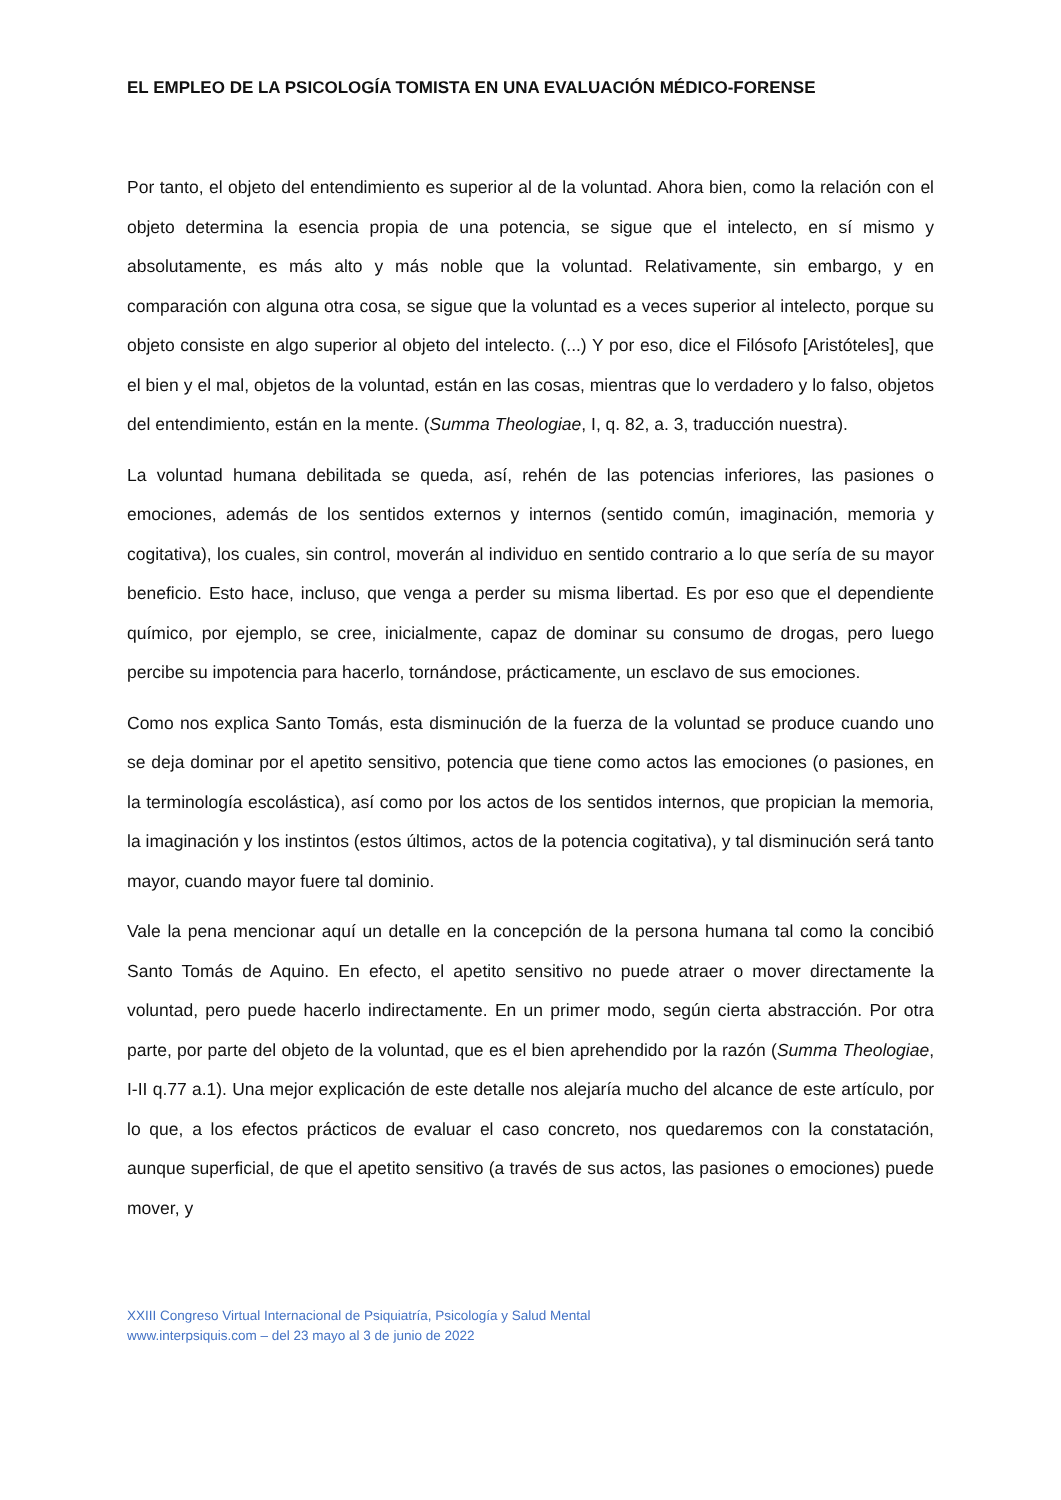EL EMPLEO DE LA PSICOLOGÍA TOMISTA EN UNA EVALUACIÓN MÉDICO-FORENSE
Por tanto, el objeto del entendimiento es superior al de la voluntad. Ahora bien, como la relación con el objeto determina la esencia propia de una potencia, se sigue que el intelecto, en sí mismo y absolutamente, es más alto y más noble que la voluntad. Relativamente, sin embargo, y en comparación con alguna otra cosa, se sigue que la voluntad es a veces superior al intelecto, porque su objeto consiste en algo superior al objeto del intelecto. (...) Y por eso, dice el Filósofo [Aristóteles], que el bien y el mal, objetos de la voluntad, están en las cosas, mientras que lo verdadero y lo falso, objetos del entendimiento, están en la mente. (Summa Theologiae, I, q. 82, a. 3, traducción nuestra).
La voluntad humana debilitada se queda, así, rehén de las potencias inferiores, las pasiones o emociones, además de los sentidos externos y internos (sentido común, imaginación, memoria y cogitativa), los cuales, sin control, moverán al individuo en sentido contrario a lo que sería de su mayor beneficio. Esto hace, incluso, que venga a perder su misma libertad. Es por eso que el dependiente químico, por ejemplo, se cree, inicialmente, capaz de dominar su consumo de drogas, pero luego percibe su impotencia para hacerlo, tornándose, prácticamente, un esclavo de sus emociones.
Como nos explica Santo Tomás, esta disminución de la fuerza de la voluntad se produce cuando uno se deja dominar por el apetito sensitivo, potencia que tiene como actos las emociones (o pasiones, en la terminología escolástica), así como por los actos de los sentidos internos, que propician la memoria, la imaginación y los instintos (estos últimos, actos de la potencia cogitativa), y tal disminución será tanto mayor, cuando mayor fuere tal dominio.
Vale la pena mencionar aquí un detalle en la concepción de la persona humana tal como la concibió Santo Tomás de Aquino. En efecto, el apetito sensitivo no puede atraer o mover directamente la voluntad, pero puede hacerlo indirectamente. En un primer modo, según cierta abstracción. Por otra parte, por parte del objeto de la voluntad, que es el bien aprehendido por la razón (Summa Theologiae, I-II q.77 a.1). Una mejor explicación de este detalle nos alejaría mucho del alcance de este artículo, por lo que, a los efectos prácticos de evaluar el caso concreto, nos quedaremos con la constatación, aunque superficial, de que el apetito sensitivo (a través de sus actos, las pasiones o emociones) puede mover, y
XXIII Congreso Virtual Internacional de Psiquiatría, Psicología y Salud Mental
www.interpsiquis.com – del 23 mayo al 3 de junio de 2022